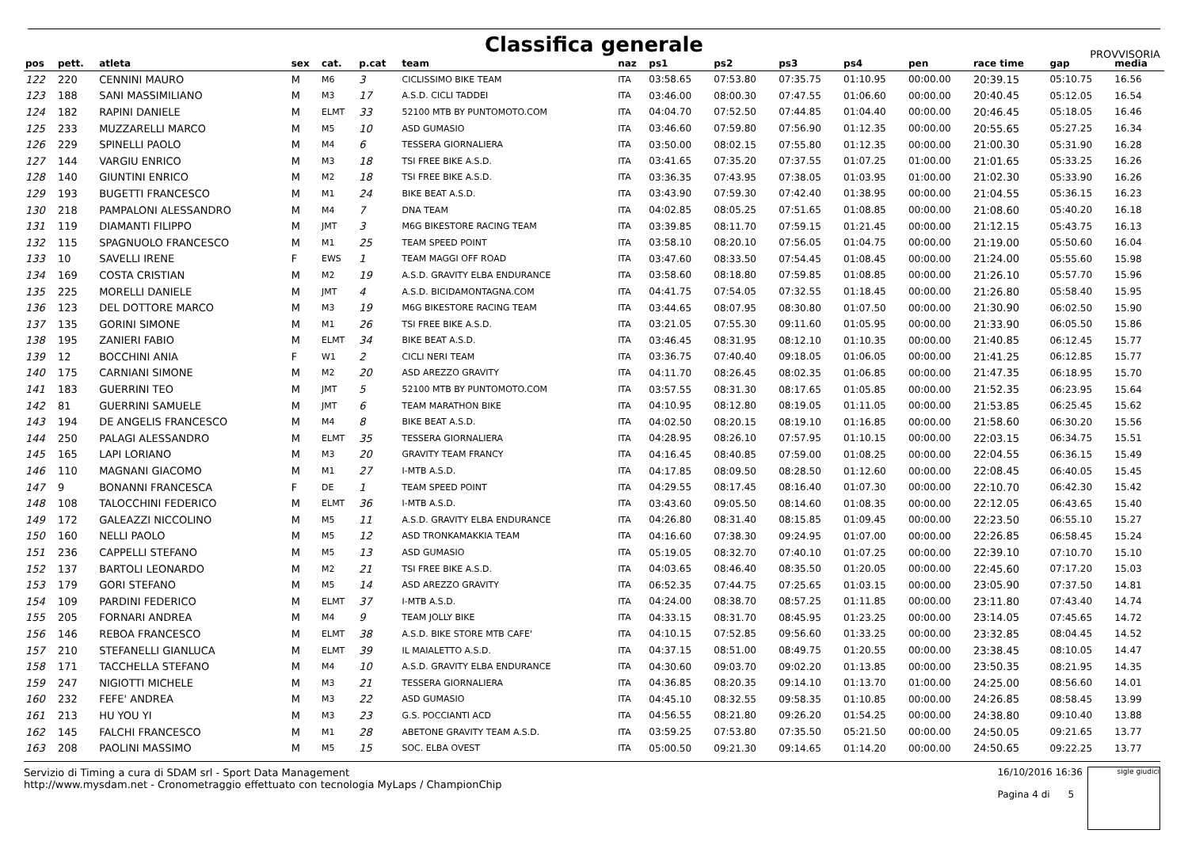Classifica generale
PROVVISORIA
| pos | pett. | atleta | sex | cat. | p.cat | team | naz | ps1 | ps2 | ps3 | ps4 | pen | race time | gap | media |
| --- | --- | --- | --- | --- | --- | --- | --- | --- | --- | --- | --- | --- | --- | --- | --- |
| 122 | 220 | CENNINI MAURO | M | M6 | 3 | CICLISSIMO BIKE TEAM | ITA | 03:58.65 | 07:53.80 | 07:35.75 | 01:10.95 | 00:00.00 | 20:39.15 | 05:10.75 | 16.56 |
| 123 | 188 | SANI MASSIMILIANO | M | M3 | 17 | A.S.D. CICLI TADDEI | ITA | 03:46.00 | 08:00.30 | 07:47.55 | 01:06.60 | 00:00.00 | 20:40.45 | 05:12.05 | 16.54 |
| 124 | 182 | RAPINI DANIELE | M | ELMT | 33 | 52100 MTB BY PUNTOMOTO.COM | ITA | 04:04.70 | 07:52.50 | 07:44.85 | 01:04.40 | 00:00.00 | 20:46.45 | 05:18.05 | 16.46 |
| 125 | 233 | MUZZARELLI MARCO | M | M5 | 10 | ASD GUMASIO | ITA | 03:46.60 | 07:59.80 | 07:56.90 | 01:12.35 | 00:00.00 | 20:55.65 | 05:27.25 | 16.34 |
| 126 | 229 | SPINELLI PAOLO | M | M4 | 6 | TESSERA GIORNALIERA | ITA | 03:50.00 | 08:02.15 | 07:55.80 | 01:12.35 | 00:00.00 | 21:00.30 | 05:31.90 | 16.28 |
| 127 | 144 | VARGIU ENRICO | M | M3 | 18 | TSI FREE BIKE A.S.D. | ITA | 03:41.65 | 07:35.20 | 07:37.55 | 01:07.25 | 01:00.00 | 21:01.65 | 05:33.25 | 16.26 |
| 128 | 140 | GIUNTINI ENRICO | M | M2 | 18 | TSI FREE BIKE A.S.D. | ITA | 03:36.35 | 07:43.95 | 07:38.05 | 01:03.95 | 01:00.00 | 21:02.30 | 05:33.90 | 16.26 |
| 129 | 193 | BUGETTI FRANCESCO | M | M1 | 24 | BIKE BEAT A.S.D. | ITA | 03:43.90 | 07:59.30 | 07:42.40 | 01:38.95 | 00:00.00 | 21:04.55 | 05:36.15 | 16.23 |
| 130 | 218 | PAMPALONI ALESSANDRO | M | M4 | 7 | DNA TEAM | ITA | 04:02.85 | 08:05.25 | 07:51.65 | 01:08.85 | 00:00.00 | 21:08.60 | 05:40.20 | 16.18 |
| 131 | 119 | DIAMANTI FILIPPO | M | JMT | 3 | M6G BIKESTORE RACING TEAM | ITA | 03:39.85 | 08:11.70 | 07:59.15 | 01:21.45 | 00:00.00 | 21:12.15 | 05:43.75 | 16.13 |
| 132 | 115 | SPAGNUOLO FRANCESCO | M | M1 | 25 | TEAM SPEED POINT | ITA | 03:58.10 | 08:20.10 | 07:56.05 | 01:04.75 | 00:00.00 | 21:19.00 | 05:50.60 | 16.04 |
| 133 | 10 | SAVELLI IRENE | F | EWS | 1 | TEAM MAGGI OFF ROAD | ITA | 03:47.60 | 08:33.50 | 07:54.45 | 01:08.45 | 00:00.00 | 21:24.00 | 05:55.60 | 15.98 |
| 134 | 169 | COSTA CRISTIAN | M | M2 | 19 | A.S.D. GRAVITY ELBA ENDURANCE | ITA | 03:58.60 | 08:18.80 | 07:59.85 | 01:08.85 | 00:00.00 | 21:26.10 | 05:57.70 | 15.96 |
| 135 | 225 | MORELLI DANIELE | M | JMT | 4 | A.S.D. BICIDAMONTAGNA.COM | ITA | 04:41.75 | 07:54.05 | 07:32.55 | 01:18.45 | 00:00.00 | 21:26.80 | 05:58.40 | 15.95 |
| 136 | 123 | DEL DOTTORE MARCO | M | M3 | 19 | M6G BIKESTORE RACING TEAM | ITA | 03:44.65 | 08:07.95 | 08:30.80 | 01:07.50 | 00:00.00 | 21:30.90 | 06:02.50 | 15.90 |
| 137 | 135 | GORINI SIMONE | M | M1 | 26 | TSI FREE BIKE A.S.D. | ITA | 03:21.05 | 07:55.30 | 09:11.60 | 01:05.95 | 00:00.00 | 21:33.90 | 06:05.50 | 15.86 |
| 138 | 195 | ZANIERI FABIO | M | ELMT | 34 | BIKE BEAT A.S.D. | ITA | 03:46.45 | 08:31.95 | 08:12.10 | 01:10.35 | 00:00.00 | 21:40.85 | 06:12.45 | 15.77 |
| 139 | 12 | BOCCHINI ANIA | F | W1 | 2 | CICLI NERI TEAM | ITA | 03:36.75 | 07:40.40 | 09:18.05 | 01:06.05 | 00:00.00 | 21:41.25 | 06:12.85 | 15.77 |
| 140 | 175 | CARNIANI SIMONE | M | M2 | 20 | ASD AREZZO GRAVITY | ITA | 04:11.70 | 08:26.45 | 08:02.35 | 01:06.85 | 00:00.00 | 21:47.35 | 06:18.95 | 15.70 |
| 141 | 183 | GUERRINI TEO | M | JMT | 5 | 52100 MTB BY PUNTOMOTO.COM | ITA | 03:57.55 | 08:31.30 | 08:17.65 | 01:05.85 | 00:00.00 | 21:52.35 | 06:23.95 | 15.64 |
| 142 | 81 | GUERRINI SAMUELE | M | JMT | 6 | TEAM MARATHON BIKE | ITA | 04:10.95 | 08:12.80 | 08:19.05 | 01:11.05 | 00:00.00 | 21:53.85 | 06:25.45 | 15.62 |
| 143 | 194 | DE ANGELIS FRANCESCO | M | M4 | 8 | BIKE BEAT A.S.D. | ITA | 04:02.50 | 08:20.15 | 08:19.10 | 01:16.85 | 00:00.00 | 21:58.60 | 06:30.20 | 15.56 |
| 144 | 250 | PALAGI ALESSANDRO | M | ELMT | 35 | TESSERA GIORNALIERA | ITA | 04:28.95 | 08:26.10 | 07:57.95 | 01:10.15 | 00:00.00 | 22:03.15 | 06:34.75 | 15.51 |
| 145 | 165 | LAPI LORIANO | M | M3 | 20 | GRAVITY TEAM FRANCY | ITA | 04:16.45 | 08:40.85 | 07:59.00 | 01:08.25 | 00:00.00 | 22:04.55 | 06:36.15 | 15.49 |
| 146 | 110 | MAGNANI GIACOMO | M | M1 | 27 | I-MTB A.S.D. | ITA | 04:17.85 | 08:09.50 | 08:28.50 | 01:12.60 | 00:00.00 | 22:08.45 | 06:40.05 | 15.45 |
| 147 | 9 | BONANNI FRANCESCA | F | DE | 1 | TEAM SPEED POINT | ITA | 04:29.55 | 08:17.45 | 08:16.40 | 01:07.30 | 00:00.00 | 22:10.70 | 06:42.30 | 15.42 |
| 148 | 108 | TALOCCHINI FEDERICO | M | ELMT | 36 | I-MTB A.S.D. | ITA | 03:43.60 | 09:05.50 | 08:14.60 | 01:08.35 | 00:00.00 | 22:12.05 | 06:43.65 | 15.40 |
| 149 | 172 | GALEAZZI NICCOLINO | M | M5 | 11 | A.S.D. GRAVITY ELBA ENDURANCE | ITA | 04:26.80 | 08:31.40 | 08:15.85 | 01:09.45 | 00:00.00 | 22:23.50 | 06:55.10 | 15.27 |
| 150 | 160 | NELLI PAOLO | M | M5 | 12 | ASD TRONKAMAKKIA TEAM | ITA | 04:16.60 | 07:38.30 | 09:24.95 | 01:07.00 | 00:00.00 | 22:26.85 | 06:58.45 | 15.24 |
| 151 | 236 | CAPPELLI STEFANO | M | M5 | 13 | ASD GUMASIO | ITA | 05:19.05 | 08:32.70 | 07:40.10 | 01:07.25 | 00:00.00 | 22:39.10 | 07:10.70 | 15.10 |
| 152 | 137 | BARTOLI LEONARDO | M | M2 | 21 | TSI FREE BIKE A.S.D. | ITA | 04:03.65 | 08:46.40 | 08:35.50 | 01:20.05 | 00:00.00 | 22:45.60 | 07:17.20 | 15.03 |
| 153 | 179 | GORI STEFANO | M | M5 | 14 | ASD AREZZO GRAVITY | ITA | 06:52.35 | 07:44.75 | 07:25.65 | 01:03.15 | 00:00.00 | 23:05.90 | 07:37.50 | 14.81 |
| 154 | 109 | PARDINI FEDERICO | M | ELMT | 37 | I-MTB A.S.D. | ITA | 04:24.00 | 08:38.70 | 08:57.25 | 01:11.85 | 00:00.00 | 23:11.80 | 07:43.40 | 14.74 |
| 155 | 205 | FORNARI ANDREA | M | M4 | 9 | TEAM JOLLY BIKE | ITA | 04:33.15 | 08:31.70 | 08:45.95 | 01:23.25 | 00:00.00 | 23:14.05 | 07:45.65 | 14.72 |
| 156 | 146 | REBOA FRANCESCO | M | ELMT | 38 | A.S.D. BIKE STORE MTB CAFE' | ITA | 04:10.15 | 07:52.85 | 09:56.60 | 01:33.25 | 00:00.00 | 23:32.85 | 08:04.45 | 14.52 |
| 157 | 210 | STEFANELLI GIANLUCA | M | ELMT | 39 | IL MAIALETTO A.S.D. | ITA | 04:37.15 | 08:51.00 | 08:49.75 | 01:20.55 | 00:00.00 | 23:38.45 | 08:10.05 | 14.47 |
| 158 | 171 | TACCHELLA STEFANO | M | M4 | 10 | A.S.D. GRAVITY ELBA ENDURANCE | ITA | 04:30.60 | 09:03.70 | 09:02.20 | 01:13.85 | 00:00.00 | 23:50.35 | 08:21.95 | 14.35 |
| 159 | 247 | NIGIOTTI MICHELE | M | M3 | 21 | TESSERA GIORNALIERA | ITA | 04:36.85 | 08:20.35 | 09:14.10 | 01:13.70 | 01:00.00 | 24:25.00 | 08:56.60 | 14.01 |
| 160 | 232 | FEFE' ANDREA | M | M3 | 22 | ASD GUMASIO | ITA | 04:45.10 | 08:32.55 | 09:58.35 | 01:10.85 | 00:00.00 | 24:26.85 | 08:58.45 | 13.99 |
| 161 | 213 | HU YOU YI | M | M3 | 23 | G.S. POCCIANTI ACD | ITA | 04:56.55 | 08:21.80 | 09:26.20 | 01:54.25 | 00:00.00 | 24:38.80 | 09:10.40 | 13.88 |
| 162 | 145 | FALCHI FRANCESCO | M | M1 | 28 | ABETONE GRAVITY TEAM A.S.D. | ITA | 03:59.25 | 07:53.80 | 07:35.50 | 05:21.50 | 00:00.00 | 24:50.05 | 09:21.65 | 13.77 |
| 163 | 208 | PAOLINI MASSIMO | M | M5 | 15 | SOC. ELBA OVEST | ITA | 05:00.50 | 09:21.30 | 09:14.65 | 01:14.20 | 00:00.00 | 24:50.65 | 09:22.25 | 13.77 |
Servizio di Timing a cura di SDAM srl - Sport Data Management
http://www.mysdam.net - Cronometraggio effettuato con tecnologia MyLaps / ChampionChip
16/10/2016 16:36
Pagina 4 di 5
sigle giudici